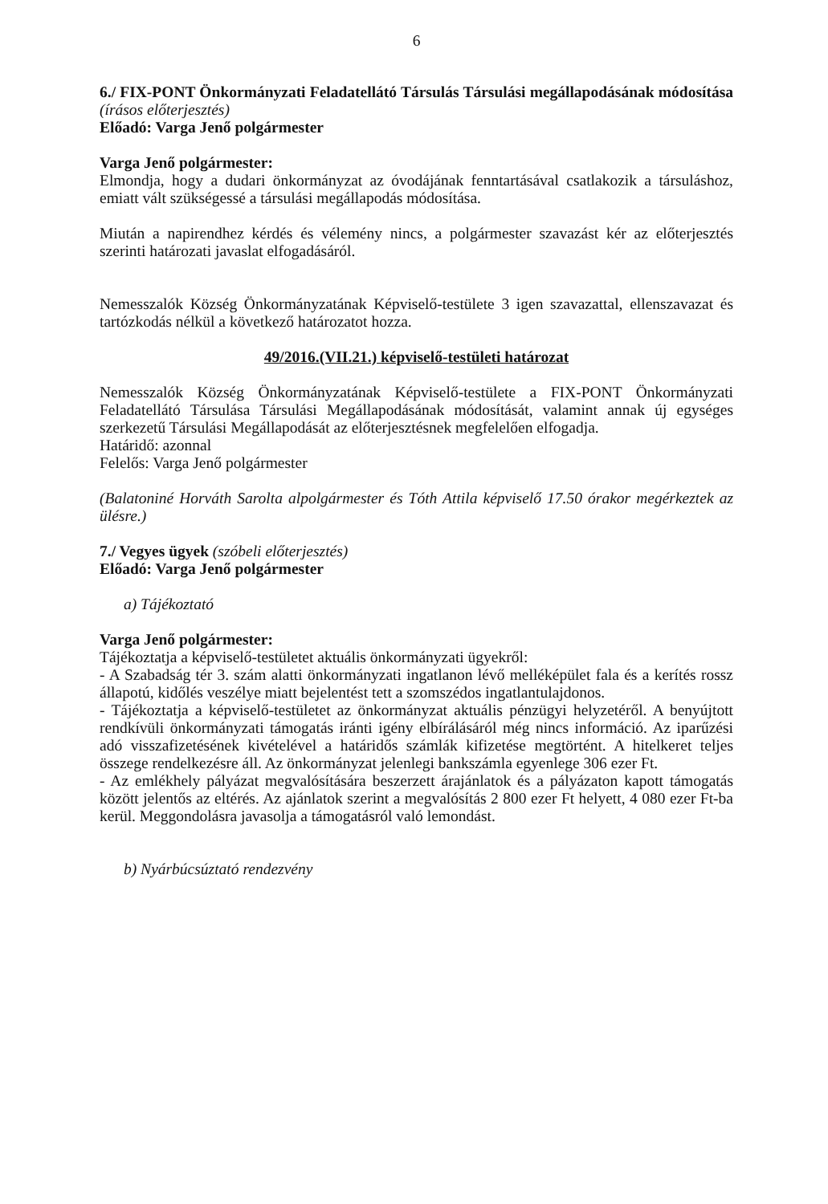6
6./ FIX-PONT Önkormányzati Feladatellátó Társulás Társulási megállapodásának módosítása (írásos előterjesztés)
Előadó: Varga Jenő polgármester
Varga Jenő polgármester:
Elmondja, hogy a dudari önkormányzat az óvodájának fenntartásával csatlakozik a társuláshoz, emiatt vált szükségessé a társulási megállapodás módosítása.
Miután a napirendhez kérdés és vélemény nincs, a polgármester szavazást kér az előterjesztés szerinti határozati javaslat elfogadásáról.
Nemesszalók Község Önkormányzatának Képviselő-testülete 3 igen szavazattal, ellenszavazat és tartózkodás nélkül a következő határozatot hozza.
49/2016.(VII.21.) képviselő-testületi határozat
Nemesszalók Község Önkormányzatának Képviselő-testülete a FIX-PONT Önkormányzati Feladatellátó Társulása Társulási Megállapodásának módosítását, valamint annak új egységes szerkezetű Társulási Megállapodását az előterjesztésnek megfelelően elfogadja.
Határidő: azonnal
Felelős: Varga Jenő polgármester
(Balatoniné Horváth Sarolta alpolgármester és Tóth Attila képviselő 17.50 órakor megérkeztek az ülésre.)
7./ Vegyes ügyek (szóbeli előterjesztés)
Előadó: Varga Jenő polgármester
a) Tájékoztató
Varga Jenő polgármester:
Tájékoztatja a képviselő-testületet aktuális önkormányzati ügyekről:
- A Szabadság tér 3. szám alatti önkormányzati ingatlanon lévő melléképület fala és a kerítés rossz állapotú, kidőlés veszélye miatt bejelentést tett a szomszédos ingatlantulajdonos.
- Tájékoztatja a képviselő-testületet az önkormányzat aktuális pénzügyi helyzetéről. A benyújtott rendkívüli önkormányzati támogatás iránti igény elbírálásáról még nincs információ. Az iparűzési adó visszafizetésének kivételével a határidős számlák kifizetése megtörtént. A hitelkeret teljes összege rendelkezésre áll. Az önkormányzat jelenlegi bankszámla egyenlege 306 ezer Ft.
- Az emlékhely pályázat megvalósítására beszerzett árajánlatok és a pályázaton kapott támogatás között jelentős az eltérés. Az ajánlatok szerint a megvalósítás 2 800 ezer Ft helyett, 4 080 ezer Ft-ba kerül. Meggondolásra javasolja a támogatásról való lemondást.
b) Nyárbúcsúztató rendezvény